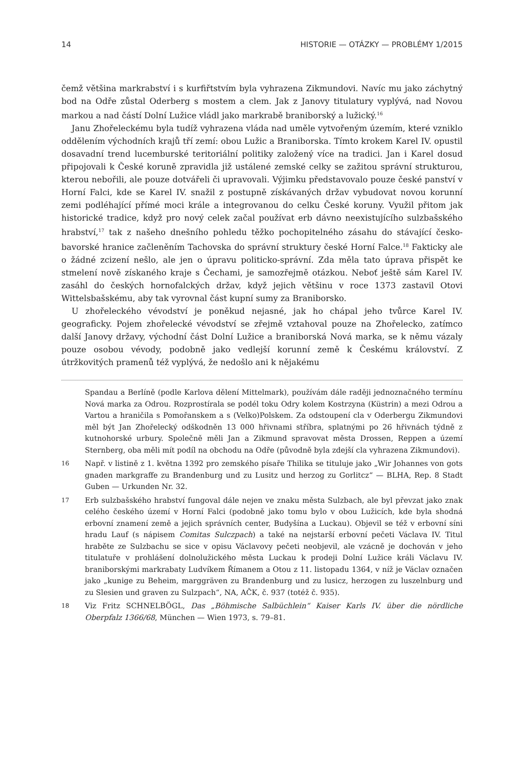14 HISTORIE — OTÁZKY — PROBLÉMY 1/2015
čemž většina markrabství i s kurfiřtstvím byla vyhrazena Zikmundovi. Navíc mu jako záchytný bod na Odře zůstal Oderberg s mostem a clem. Jak z Janovy titulatury vyplývá, nad Novou markou a nad částí Dolní Lužice vládl jako markrabě braniborský a lužický.<sup>16</sup>
Janu Zhořeleckému byla tudíž vyhrazena vláda nad uměle vytvořeným územím, které vzniklo oddělením východních krajů tří zemí: obou Lužic a Braniborska. Tímto krokem Karel IV. opustil dosavadní trend lucemburské teritoriální politiky založený více na tradici. Jan i Karel dosud připojovali k České koruně zpravidla již ustálené zemské celky se zažitou správní strukturou, kterou nebořili, ale pouze dotvářeli či upravovali. Výjimku představovalo pouze české panství v Horní Falci, kde se Karel IV. snažil z postupně získávaných držav vybudovat novou korunní zemi podléhající přímé moci krále a integrovanou do celku České koruny. Využil přitom jak historické tradice, když pro nový celek začal používat erb dávno neexistujícího sulzbašského hrabství,<sup>17</sup> tak z našeho dnešního pohledu těžko pochopitelného zásahu do stávající česko-bavorské hranice začleněním Tachovska do správní struktury české Horní Falce.<sup>18</sup> Fakticky ale o žádné zcizení nešlo, ale jen o úpravu politicko-správní. Zda měla tato úprava přispět ke stmelení nově získaného kraje s Čechami, je samozřejmě otázkou. Neboť ještě sám Karel IV. zasáhl do českých hornofalckých držav, když jejich většinu v roce 1373 zastavil Otovi Wittelsbašskému, aby tak vyrovnal část kupní sumy za Braniborsko.
U zhořeleckého vévodství je poněkud nejasné, jak ho chápal jeho tvůrce Karel IV. geograficky. Pojem zhořelecké vévodství se zřejmě vztahoval pouze na Zhořelecko, zatímco další Janovy državy, východní část Dolní Lužice a braniborská Nová marka, se k němu vázaly pouze osobou vévody, podobně jako vedlejší korunní země k Českému království. Z útržkovitých pramenů též vyplývá, že nedošlo ani k nějakému
Spandau a Berlíně (podle Karlova dělení Mittelmark), používám dále raději jednoznačného termínu Nová marka za Odrou. Rozprostírala se podél toku Odry kolem Kostrzyna (Küstrin) a mezi Odrou a Vartou a hraničila s Pomořanskem a s (Velko)Polskem. Za odstoupení cla v Oderbergu Zikmundovi měl být Jan Zhořelecký odškodněn 13 000 hřivnami stříbra, splatnými po 26 hřivnách týdně z kutnohorské urbury. Společně měli Jan a Zikmund spravovat města Drossen, Reppen a území Sternberg, oba měli mít podíl na obchodu na Odře (původně byla zdejší cla vyhrazena Zikmundovi).
16 Např. v listině z 1. května 1392 pro zemského písaře Thilika se tituluje jako „Wir Johannes von gots gnaden markgraffe zu Brandenburg und zu Lusitz und herzog zu Gorlitcz“ — BLHA, Rep. 8 Stadt Guben — Urkunden Nr. 32.
17 Erb sulzbašského hrabství fungoval dále nejen ve znaku města Sulzbach, ale byl převzat jako znak celého českého území v Horní Falci (podobně jako tomu bylo v obou Lužicích, kde byla shodná erbovní znamení země a jejich správních center, Budyšína a Luckau). Objevil se též v erbovní síni hradu Lauf (s nápisem Comitas Sulczpach) a také na nejstarší erbovní pečeti Václava IV. Titul hraběte ze Sulzbachu se sice v opisu Václavovy pečeti neobjevil, ale vzácně je dochován v jeho titulatuře v prohlášení dolnolužického města Luckau k prodeji Dolní Lužice králi Václavu IV. braniborskými markrabaty Ludvíkem Římanem a Otou z 11. listopadu 1364, v níž je Václav označen jako „kunige zu Beheim, marggräven zu Brandenburg und zu lusicz, herzogen zu luszelnburg und zu Slesien und graven zu Sulzpach“, NA, AČK, č. 937 (totéž č. 935).
18 Viz Fritz SCHNELBÖGL, Das „Böhmische Salbüchlein“ Kaiser Karls IV. über die nördliche Oberpfalz 1366/68, München — Wien 1973, s. 79–81.